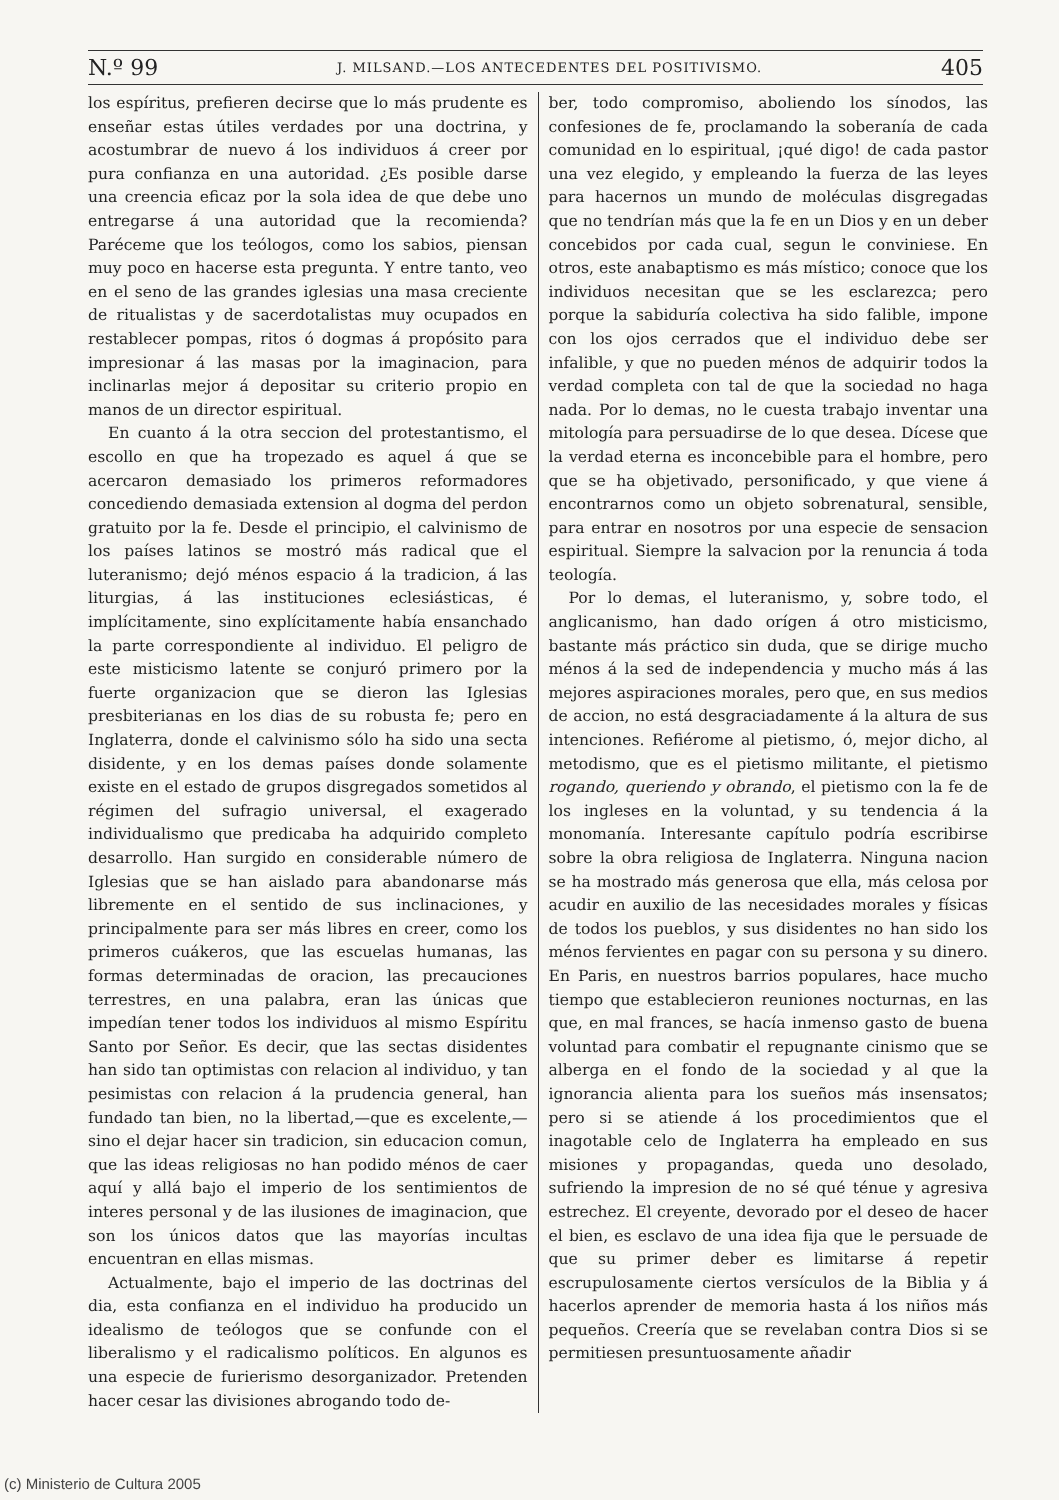N.º 99 J. MILSAND.—LOS ANTECEDENTES DEL POSITIVISMO. 405
los espíritus, prefieren decirse que lo más prudente es enseñar estas útiles verdades por una doctrina, y acostumbrar de nuevo á los individuos á creer por pura confianza en una autoridad. ¿Es posible darse una creencia eficaz por la sola idea de que debe uno entregarse á una autoridad que la recomienda? Paréceme que los teólogos, como los sabios, piensan muy poco en hacerse esta pregunta. Y entre tanto, veo en el seno de las grandes iglesias una masa creciente de ritualistas y de sacerdotalistas muy ocupados en restablecer pompas, ritos ó dogmas á propósito para impresionar á las masas por la imaginacion, para inclinarlas mejor á depositar su criterio propio en manos de un director espiritual.
En cuanto á la otra seccion del protestantismo, el escollo en que ha tropezado es aquel á que se acercaron demasiado los primeros reformadores concediendo demasiada extension al dogma del perdon gratuito por la fe. Desde el principio, el calvinismo de los países latinos se mostró más radical que el luteranismo; dejó ménos espacio á la tradicion, á las liturgias, á las instituciones eclesiásticas, é implícitamente, sino explícitamente había ensanchado la parte correspondiente al individuo. El peligro de este misticismo latente se conjuró primero por la fuerte organizacion que se dieron las Iglesias presbiterianas en los dias de su robusta fe; pero en Inglaterra, donde el calvinismo sólo ha sido una secta disidente, y en los demas países donde solamente existe en el estado de grupos disgregados sometidos al régimen del sufragio universal, el exagerado individualismo que predicaba ha adquirido completo desarrollo. Han surgido en considerable número de Iglesias que se han aislado para abandonarse más libremente en el sentido de sus inclinaciones, y principalmente para ser más libres en creer, como los primeros cuákeros, que las escuelas humanas, las formas determinadas de oracion, las precauciones terrestres, en una palabra, eran las únicas que impedían tener todos los individuos al mismo Espíritu Santo por Señor. Es decir, que las sectas disidentes han sido tan optimistas con relacion al individuo, y tan pesimistas con relacion á la prudencia general, han fundado tan bien, no la libertad,—que es excelente,—sino el dejar hacer sin tradicion, sin educacion comun, que las ideas religiosas no han podido ménos de caer aquí y allá bajo el imperio de los sentimientos de interes personal y de las ilusiones de imaginacion, que son los únicos datos que las mayorías incultas encuentran en ellas mismas.
Actualmente, bajo el imperio de las doctrinas del dia, esta confianza en el individuo ha producido un idealismo de teólogos que se confunde con el liberalismo y el radicalismo políticos. En algunos es una especie de furierismo desorganizador. Pretenden hacer cesar las divisiones abrogando todo de-
ber, todo compromiso, aboliendo los sínodos, las confesiones de fe, proclamando la soberanía de cada comunidad en lo espiritual, ¡qué digo! de cada pastor una vez elegido, y empleando la fuerza de las leyes para hacernos un mundo de moléculas disgregadas que no tendrían más que la fe en un Dios y en un deber concebidos por cada cual, segun le conviniese. En otros, este anabaptismo es más místico; conoce que los individuos necesitan que se les esclarezca; pero porque la sabiduría colectiva ha sido falible, impone con los ojos cerrados que el individuo debe ser infalible, y que no pueden ménos de adquirir todos la verdad completa con tal de que la sociedad no haga nada. Por lo demas, no le cuesta trabajo inventar una mitología para persuadirse de lo que desea. Dícese que la verdad eterna es inconcebible para el hombre, pero que se ha objetivado, personificado, y que viene á encontrarnos como un objeto sobrenatural, sensible, para entrar en nosotros por una especie de sensacion espiritual. Siempre la salvacion por la renuncia á toda teología.
Por lo demas, el luteranismo, y, sobre todo, el anglicanismo, han dado orígen á otro misticismo, bastante más práctico sin duda, que se dirige mucho ménos á la sed de independencia y mucho más á las mejores aspiraciones morales, pero que, en sus medios de accion, no está desgraciadamente á la altura de sus intenciones. Refiérome al pietismo, ó, mejor dicho, al metodismo, que es el pietismo militante, el pietismo rogando, queriendo y obrando, el pietismo con la fe de los ingleses en la voluntad, y su tendencia á la monomanía. Interesante capítulo podría escribirse sobre la obra religiosa de Inglaterra. Ninguna nacion se ha mostrado más generosa que ella, más celosa por acudir en auxilio de las necesidades morales y físicas de todos los pueblos, y sus disidentes no han sido los ménos fervientes en pagar con su persona y su dinero. En Paris, en nuestros barrios populares, hace mucho tiempo que establecieron reuniones nocturnas, en las que, en mal frances, se hacía inmenso gasto de buena voluntad para combatir el repugnante cinismo que se alberga en el fondo de la sociedad y al que la ignorancia alienta para los sueños más insensatos; pero si se atiende á los procedimientos que el inagotable celo de Inglaterra ha empleado en sus misiones y propagandas, queda uno desolado, sufriendo la impresion de no sé qué ténue y agresiva estrechez. El creyente, devorado por el deseo de hacer el bien, es esclavo de una idea fija que le persuade de que su primer deber es limitarse á repetir escrupulosamente ciertos versículos de la Biblia y á hacerlos aprender de memoria hasta á los niños más pequeños. Creería que se revelaban contra Dios si se permitiesen presuntuosamente añadir
(c) Ministerio de Cultura 2005